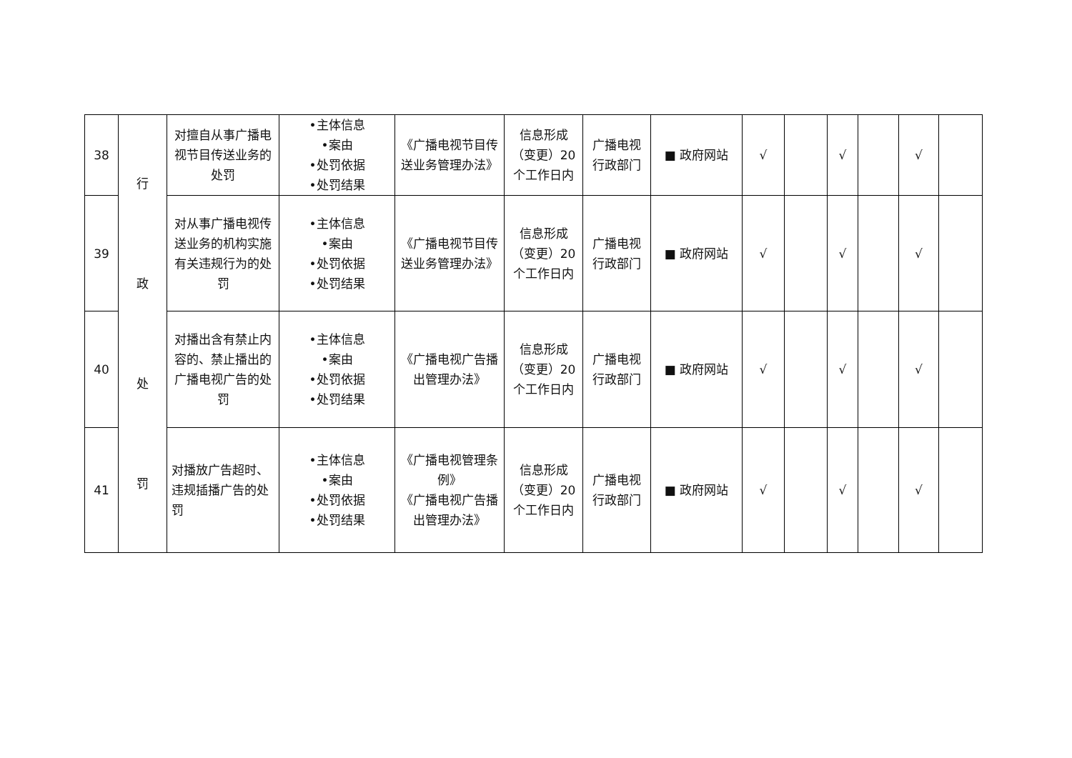| 38 | 行 政 处 罚 | 对擅自从事广播电视节目传送业务的处罚 | •主体信息 •案由 •处罚依据 •处罚结果 | 《广播电视节目传送业务管理办法》 | 信息形成（变更）20个工作日内 | 广播电视行政部门 | ■ 政府网站 | √ | | √ | | √ | |
| 39 | | 对从事广播电视传送业务的机构实施有关违规行为的处罚 | •主体信息 •案由 •处罚依据 •处罚结果 | 《广播电视节目传送业务管理办法》 | 信息形成（变更）20个工作日内 | 广播电视行政部门 | ■ 政府网站 | √ | | √ | | √ | |
| 40 | | 对播出含有禁止内容的、禁止播出的广播电视广告的处罚 | •主体信息 •案由 •处罚依据 •处罚结果 | 《广播电视广告播出管理办法》 | 信息形成（变更）20个工作日内 | 广播电视行政部门 | ■ 政府网站 | √ | | √ | | √ | |
| 41 | | 对播放广告超时、违规插播广告的处罚 | •主体信息 •案由 •处罚依据 •处罚结果 | 《广播电视管理条例》 《广播电视广告播出管理办法》 | 信息形成（变更）20个工作日内 | 广播电视行政部门 | ■ 政府网站 | √ | | √ | | √ | |